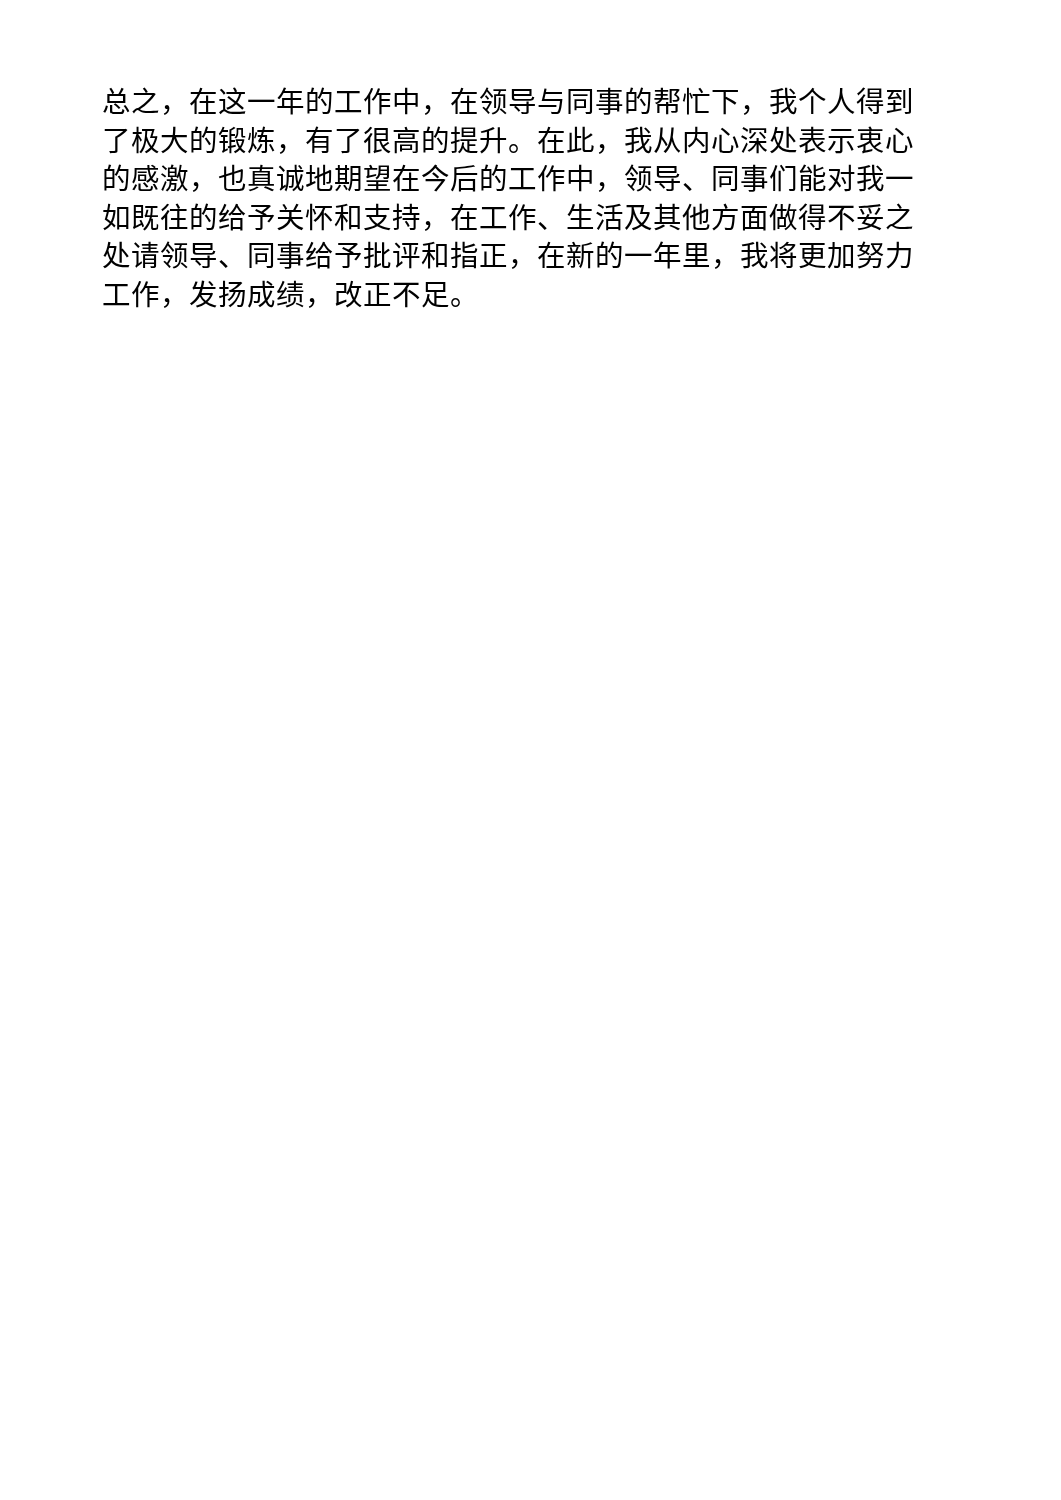总之，在这一年的工作中，在领导与同事的帮忙下，我个人得到了极大的锻炼，有了很高的提升。在此，我从内心深处表示衷心的感激，也真诚地期望在今后的工作中，领导、同事们能对我一如既往的给予关怀和支持，在工作、生活及其他方面做得不妥之处请领导、同事给予批评和指正，在新的一年里，我将更加努力工作，发扬成绩，改正不足。